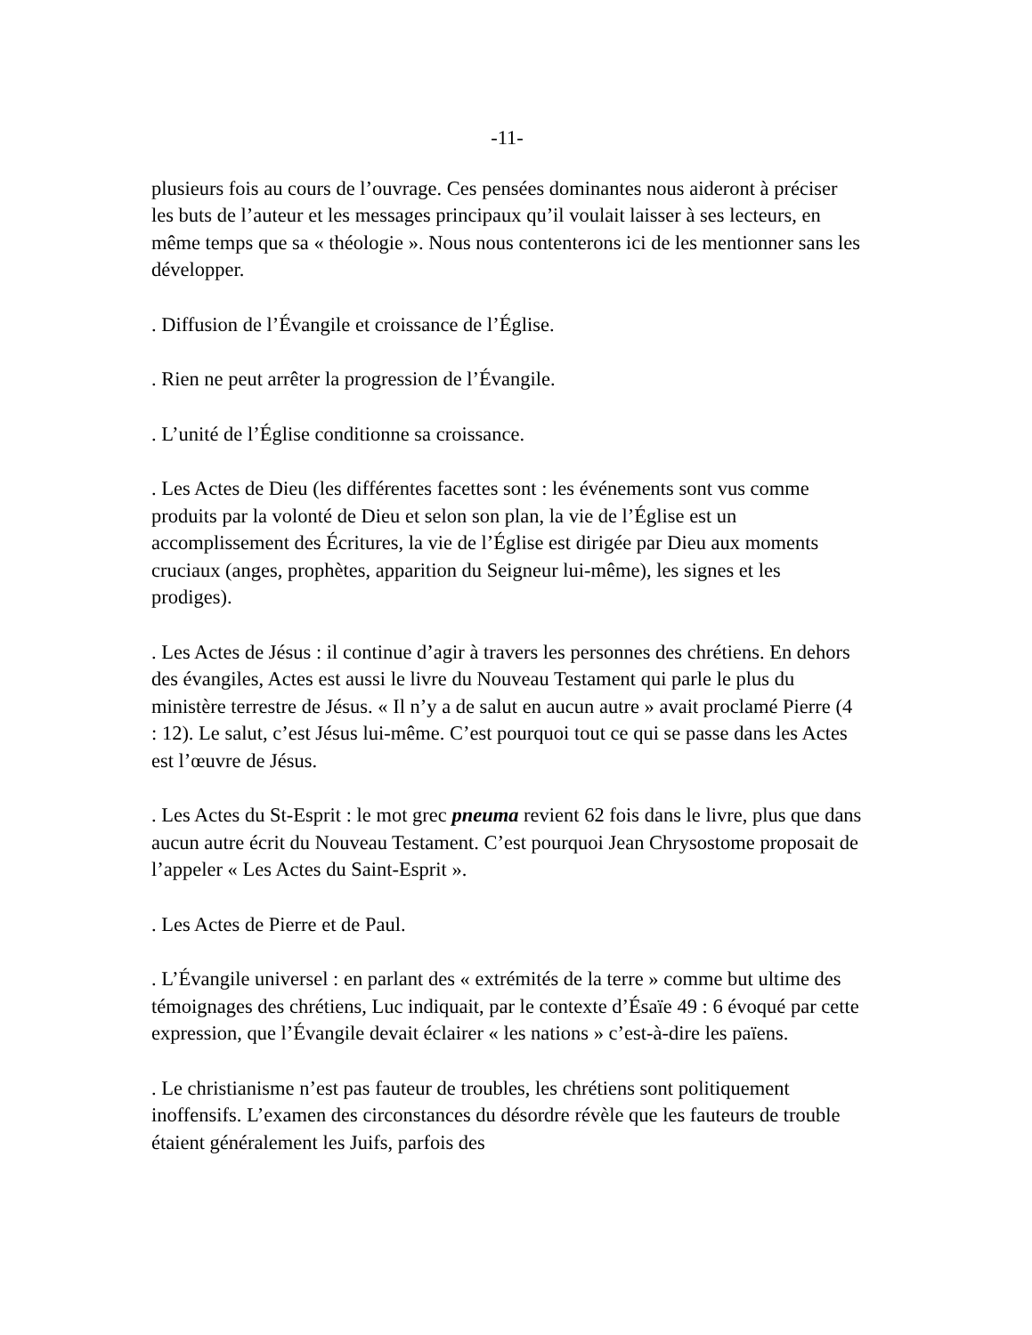-11-
plusieurs fois au cours de l’ouvrage. Ces pensées dominantes nous aideront à préciser les buts de l’auteur et les messages principaux qu’il voulait laisser à ses lecteurs, en même temps que sa « théologie ». Nous nous contenterons ici de les mentionner sans les développer.
. Diffusion de l’Évangile et croissance de l’Église.
. Rien ne peut arrêter la progression de l’Évangile.
. L’unité de l’Église conditionne sa croissance.
. Les Actes de Dieu (les différentes facettes sont : les événements sont vus comme produits par la volonté de Dieu et selon son plan, la vie de l’Église est un accomplissement des Écritures, la vie de l’Église est dirigée par Dieu aux moments cruciaux (anges, prophètes, apparition du Seigneur lui-même), les signes et les prodiges).
. Les Actes de Jésus : il continue d’agir à travers les personnes des chrétiens. En dehors des évangiles, Actes est aussi le livre du Nouveau Testament qui parle le plus du ministère terrestre de Jésus. « Il n’y a de salut en aucun autre » avait proclamé Pierre (4 : 12). Le salut, c’est Jésus lui-même. C’est pourquoi tout ce qui se passe dans les Actes est l’œuvre de Jésus.
. Les Actes du St-Esprit : le mot grec pneuma revient 62 fois dans le livre, plus que dans aucun autre écrit du Nouveau Testament. C’est pourquoi Jean Chrysostome proposait de l’appeler « Les Actes du Saint-Esprit ».
. Les Actes de Pierre et de Paul.
. L’Évangile universel : en parlant des « extrémités de la terre » comme but ultime des témoignages des chrétiens, Luc indiquait, par le contexte d’Ésaïe 49 : 6 évoqué par cette expression, que l’Évangile devait éclairer « les nations » c’est-à-dire les païens.
. Le christianisme n’est pas fauteur de troubles, les chrétiens sont politiquement inoffensifs. L’examen des circonstances du désordre révèle que les fauteurs de trouble étaient généralement les Juifs, parfois des